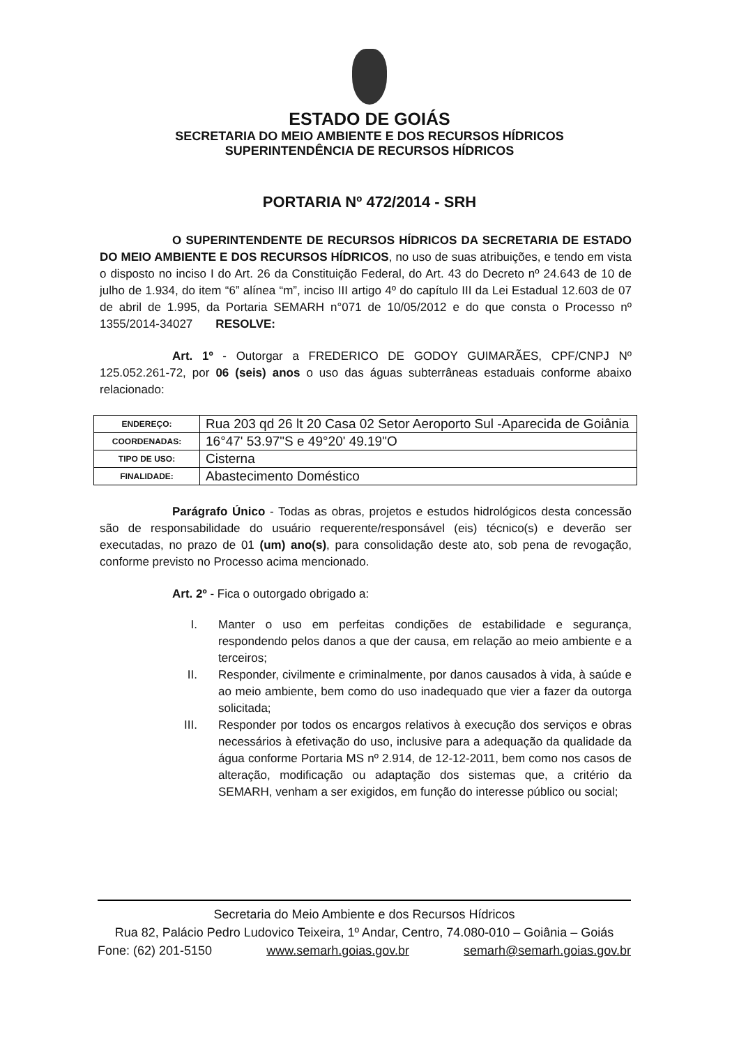ESTADO DE GOIÁS
SECRETARIA DO MEIO AMBIENTE E DOS RECURSOS HÍDRICOS
SUPERINTENDÊNCIA DE RECURSOS HÍDRICOS
PORTARIA Nº 472/2014 - SRH
O SUPERINTENDENTE DE RECURSOS HÍDRICOS DA SECRETARIA DE ESTADO DO MEIO AMBIENTE E DOS RECURSOS HÍDRICOS, no uso de suas atribuições, e tendo em vista o disposto no inciso I do Art. 26 da Constituição Federal, do Art. 43 do Decreto nº 24.643 de 10 de julho de 1.934, do item “6” alínea “m”, inciso III artigo 4º do capítulo III da Lei Estadual 12.603 de 07 de abril de 1.995, da Portaria SEMARH n°071 de 10/05/2012 e do que consta o Processo nº 1355/2014-34027 RESOLVE:
Art. 1º - Outorgar a FREDERICO DE GODOY GUIMARÃES, CPF/CNPJ Nº 125.052.261-72, por 06 (seis) anos o uso das águas subterrâneas estaduais conforme abaixo relacionado:
| ENDEREÇO: | Rua 203 qd 26 lt 20 Casa 02 Setor Aeroporto Sul -Aparecida de Goiânia |
| COORDENADAS: | 16°47' 53.97"S e 49°20' 49.19"O |
| TIPO DE USO: | Cisterna |
| FINALIDADE: | Abastecimento Doméstico |
Parágrafo Único - Todas as obras, projetos e estudos hidrológicos desta concessão são de responsabilidade do usuário requerente/responsável (eis) técnico(s) e deverão ser executadas, no prazo de 01 (um) ano(s), para consolidação deste ato, sob pena de revogação, conforme previsto no Processo acima mencionado.
Art. 2º - Fica o outorgado obrigado a:
I. Manter o uso em perfeitas condições de estabilidade e segurança, respondendo pelos danos a que der causa, em relação ao meio ambiente e a terceiros;
II. Responder, civilmente e criminalmente, por danos causados à vida, à saúde e ao meio ambiente, bem como do uso inadequado que vier a fazer da outorga solicitada;
III. Responder por todos os encargos relativos à execução dos serviços e obras necessários à efetivação do uso, inclusive para a adequação da qualidade da água conforme Portaria MS nº 2.914, de 12-12-2011, bem como nos casos de alteração, modificação ou adaptação dos sistemas que, a critério da SEMARH, venham a ser exigidos, em função do interesse público ou social;
Secretaria do Meio Ambiente e dos Recursos Hídricos
Rua 82, Palácio Pedro Ludovico Teixeira, 1º Andar, Centro, 74.080-010 – Goiânia – Goiás
Fone: (62) 201-5150 www.semarh.goias.gov.br semarh@semarh.goias.gov.br